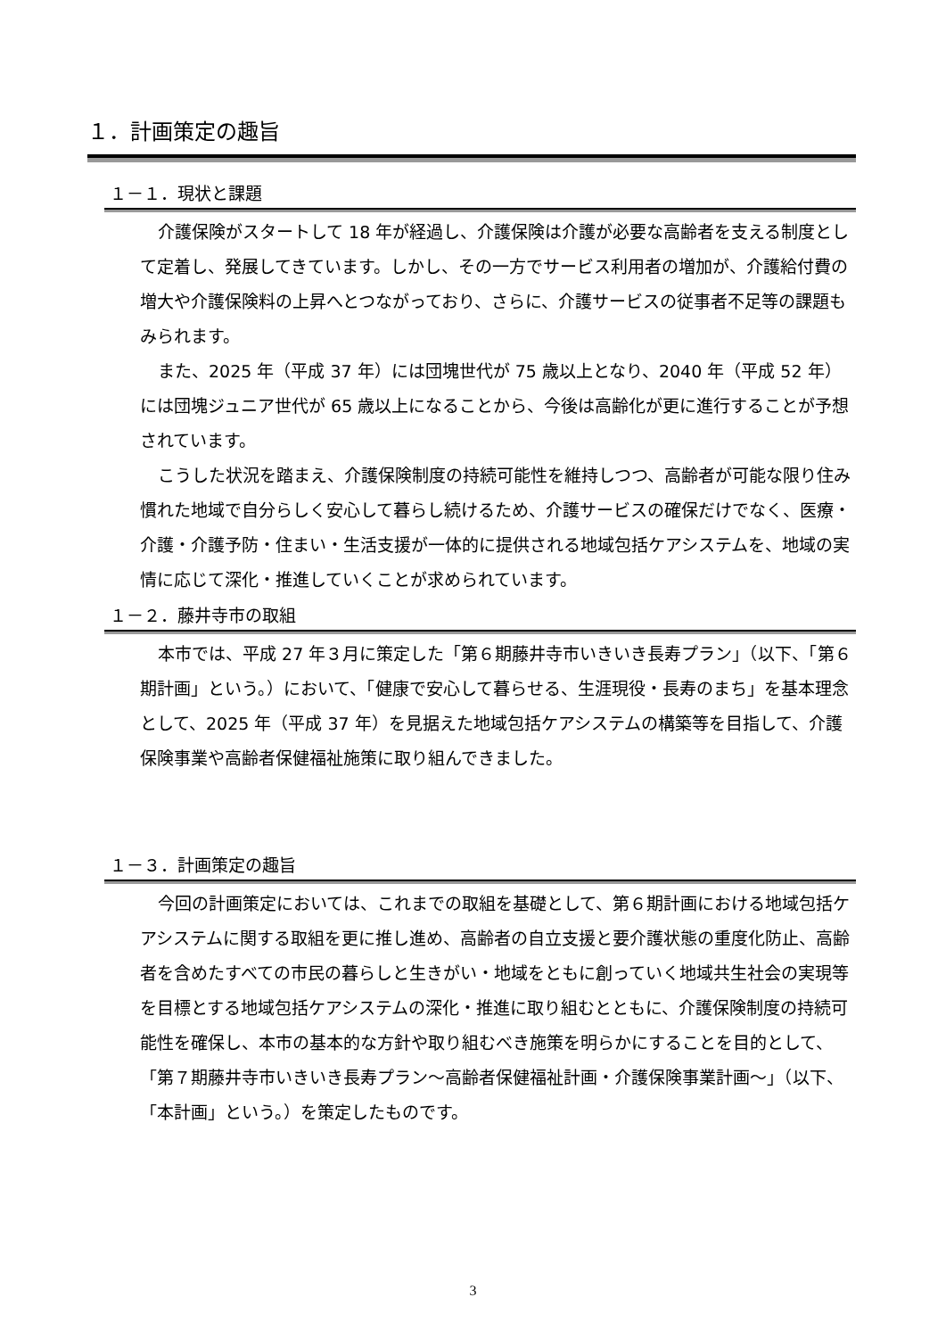１．計画策定の趣旨
１－１．現状と課題
介護保険がスタートして 18 年が経過し、介護保険は介護が必要な高齢者を支える制度として定着し、発展してきています。しかし、その一方でサービス利用者の増加が、介護給付費の増大や介護保険料の上昇へとつながっており、さらに、介護サービスの従事者不足等の課題もみられます。
また、2025 年（平成 37 年）には団塊世代が 75 歳以上となり、2040 年（平成 52 年）には団塊ジュニア世代が 65 歳以上になることから、今後は高齢化が更に進行することが予想されています。
こうした状況を踏まえ、介護保険制度の持続可能性を維持しつつ、高齢者が可能な限り住み慣れた地域で自分らしく安心して暮らし続けるため、介護サービスの確保だけでなく、医療・介護・介護予防・住まい・生活支援が一体的に提供される地域包括ケアシステムを、地域の実情に応じて深化・推進していくことが求められています。
１－２．藤井寺市の取組
本市では、平成 27 年３月に策定した「第６期藤井寺市いきいき長寿プラン」（以下、「第６期計画」という。）において、「健康で安心して暮らせる、生涯現役・長寿のまち」を基本理念として、2025 年（平成 37 年）を見据えた地域包括ケアシステムの構築等を目指して、介護保険事業や高齢者保健福祉施策に取り組んできました。
１－３．計画策定の趣旨
今回の計画策定においては、これまでの取組を基礎として、第６期計画における地域包括ケアシステムに関する取組を更に推し進め、高齢者の自立支援と要介護状態の重度化防止、高齢者を含めたすべての市民の暮らしと生きがい・地域をともに創っていく地域共生社会の実現等を目標とする地域包括ケアシステムの深化・推進に取り組むとともに、介護保険制度の持続可能性を確保し、本市の基本的な方針や取り組むべき施策を明らかにすることを目的として、「第７期藤井寺市いきいき長寿プラン～高齢者保健福祉計画・介護保険事業計画～」（以下、「本計画」という。）を策定したものです。
3